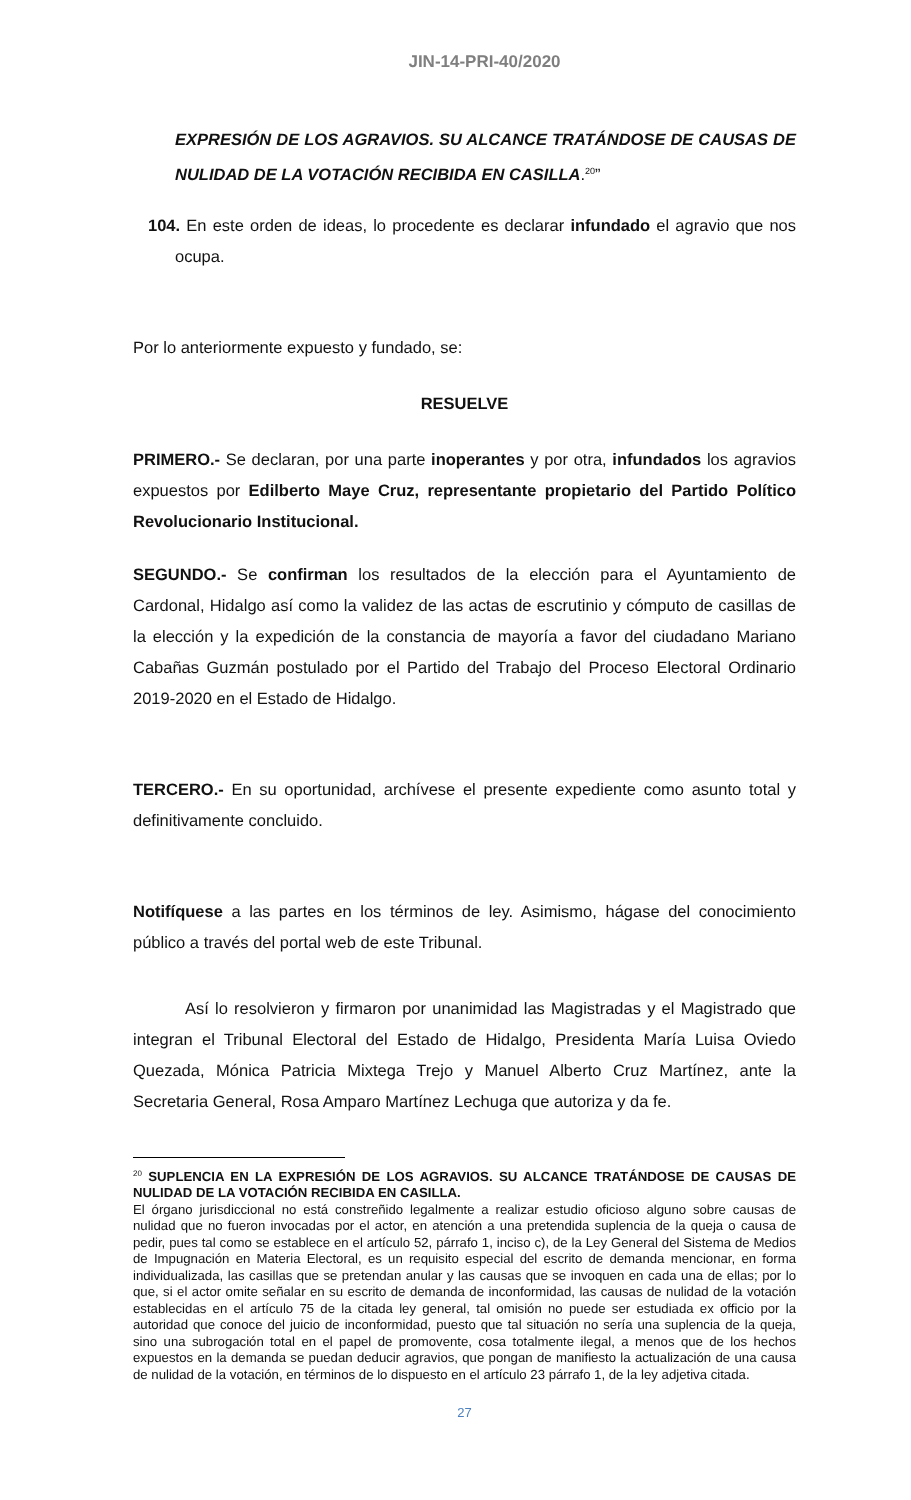JIN-14-PRI-40/2020
EXPRESIÓN DE LOS AGRAVIOS. SU ALCANCE TRATÁNDOSE DE CAUSAS DE NULIDAD DE LA VOTACIÓN RECIBIDA EN CASILLA.<sup>20</sup>”
104. En este orden de ideas, lo procedente es declarar infundado el agravio que nos ocupa.
Por lo anteriormente expuesto y fundado, se:
RESUELVE
PRIMERO.- Se declaran, por una parte inoperantes y por otra, infundados los agravios expuestos por Edilberto Maye Cruz, representante propietario del Partido Político Revolucionario Institucional.
SEGUNDO.- Se confirman los resultados de la elección para el Ayuntamiento de Cardonal, Hidalgo así como la validez de las actas de escrutinio y cómputo de casillas de la elección y la expedición de la constancia de mayoría a favor del ciudadano Mariano Cabañas Guzmán postulado por el Partido del Trabajo del Proceso Electoral Ordinario 2019-2020 en el Estado de Hidalgo.
TERCERO.- En su oportunidad, archívese el presente expediente como asunto total y definitivamente concluido.
Notifíquese a las partes en los términos de ley. Asimismo, hágase del conocimiento público a través del portal web de este Tribunal.
Así lo resolvieron y firmaron por unanimidad las Magistradas y el Magistrado que integran el Tribunal Electoral del Estado de Hidalgo, Presidenta María Luisa Oviedo Quezada, Mónica Patricia Mixtega Trejo y Manuel Alberto Cruz Martínez, ante la Secretaria General, Rosa Amparo Martínez Lechuga que autoriza y da fe.
<sup>20</sup> SUPLENCIA EN LA EXPRESIÓN DE LOS AGRAVIOS. SU ALCANCE TRATÁNDOSE DE CAUSAS DE NULIDAD DE LA VOTACIÓN RECIBIDA EN CASILLA.
El órgano jurisdiccional no está constreñido legalmente a realizar estudio oficioso alguno sobre causas de nulidad que no fueron invocadas por el actor, en atención a una pretendida suplencia de la queja o causa de pedir, pues tal como se establece en el artículo 52, párrafo 1, inciso c), de la Ley General del Sistema de Medios de Impugnación en Materia Electoral, es un requisito especial del escrito de demanda mencionar, en forma individualizada, las casillas que se pretendan anular y las causas que se invoquen en cada una de ellas; por lo que, si el actor omite señalar en su escrito de demanda de inconformidad, las causas de nulidad de la votación establecidas en el artículo 75 de la citada ley general, tal omisión no puede ser estudiada ex officio por la autoridad que conoce del juicio de inconformidad, puesto que tal situación no sería una suplencia de la queja, sino una subrogación total en el papel de promovente, cosa totalmente ilegal, a menos que de los hechos expuestos en la demanda se puedan deducir agravios, que pongan de manifiesto la actualización de una causa de nulidad de la votación, en términos de lo dispuesto en el artículo 23 párrafo 1, de la ley adjetiva citada.
27